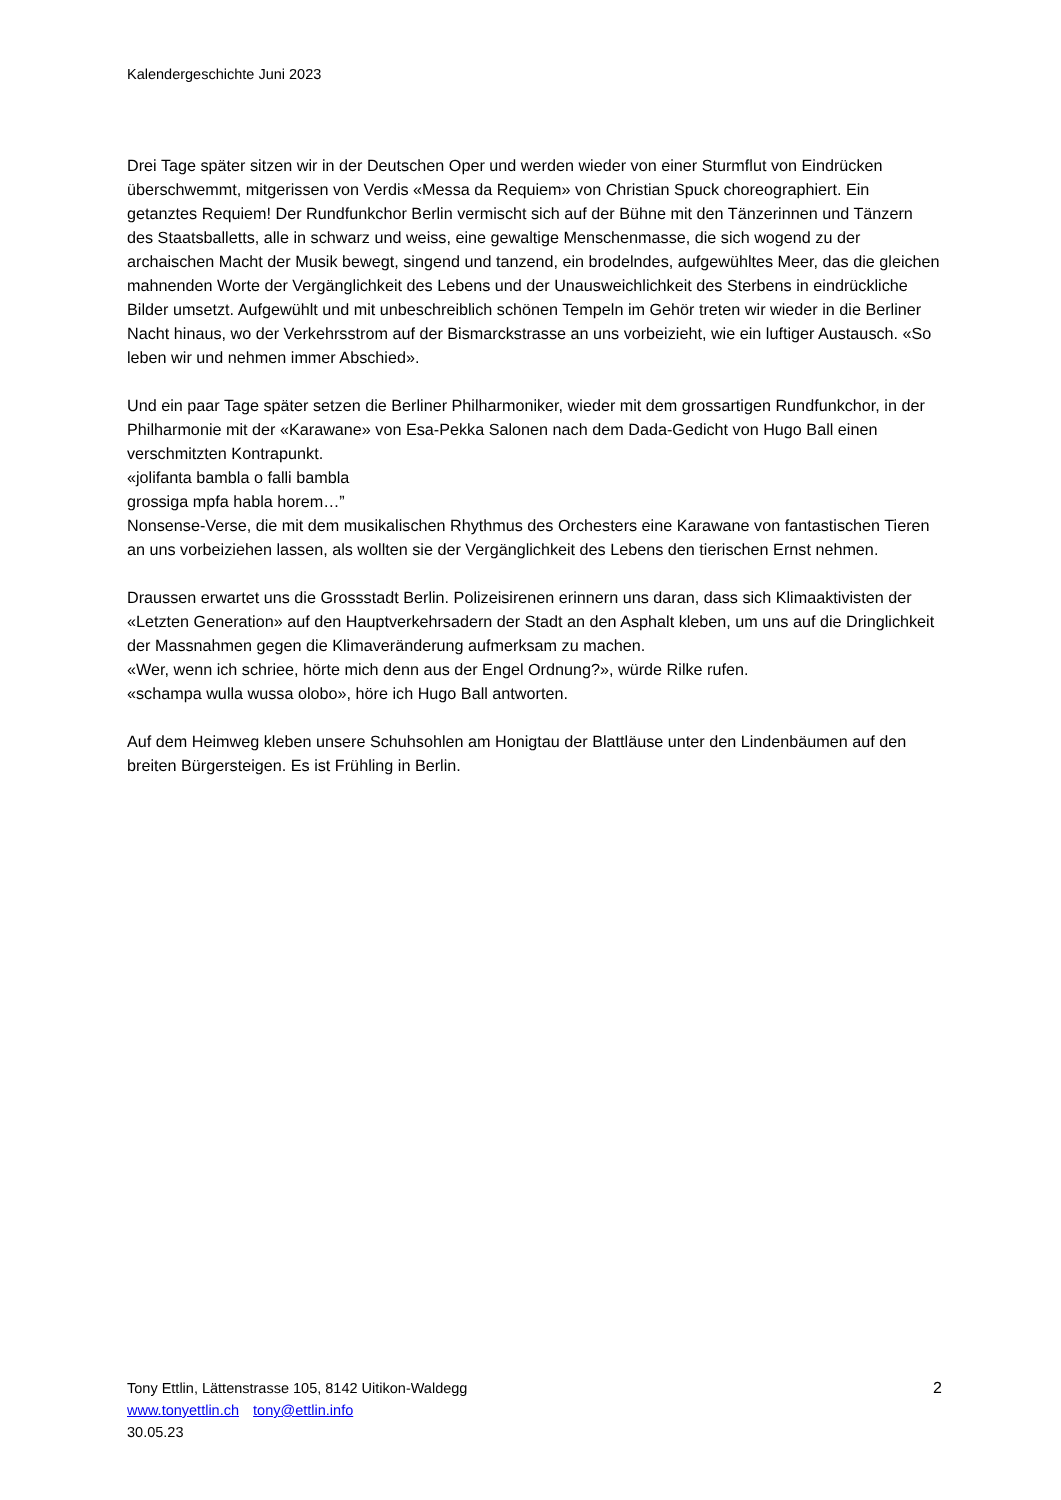Kalendergeschichte Juni 2023
Drei Tage später sitzen wir in der Deutschen Oper und werden wieder von einer Sturmflut von Eindrücken überschwemmt, mitgerissen von Verdis «Messa da Requiem» von Christian Spuck choreographiert. Ein getanztes Requiem! Der Rundfunkchor Berlin vermischt sich auf der Bühne mit den Tänzerinnen und Tänzern des Staatsballetts, alle in schwarz und weiss, eine gewaltige Menschenmasse, die sich wogend zu der archaischen Macht der Musik bewegt, singend und tanzend, ein brodelndes, aufgewühltes Meer, das die gleichen mahnenden Worte der Vergänglichkeit des Lebens und der Unausweichlichkeit des Sterbens in eindrückliche Bilder umsetzt. Aufgewühlt und mit unbeschreiblich schönen Tempeln im Gehör treten wir wieder in die Berliner Nacht hinaus, wo der Verkehrsstrom auf der Bismarckstrasse an uns vorbeizieht, wie ein luftiger Austausch. «So leben wir und nehmen immer Abschied».
Und ein paar Tage später setzen die Berliner Philharmoniker, wieder mit dem grossartigen Rundfunkchor, in der Philharmonie mit der «Karawane» von Esa-Pekka Salonen nach dem Dada-Gedicht von Hugo Ball einen verschmitzten Kontrapunkt.
«jolifanta bambla o falli bambla
grossiga mpfa habla horem…”
Nonsense-Verse, die mit dem musikalischen Rhythmus des Orchesters eine Karawane von fantastischen Tieren an uns vorbeiziehen lassen, als wollten sie der Vergänglichkeit des Lebens den tierischen Ernst nehmen.
Draussen erwartet uns die Grossstadt Berlin. Polizeisirenen erinnern uns daran, dass sich Klimaaktivisten der «Letzten Generation» auf den Hauptverkehrsadern der Stadt an den Asphalt kleben, um uns auf die Dringlichkeit der Massnahmen gegen die Klimaveränderung aufmerksam zu machen.
«Wer, wenn ich schriee, hörte mich denn aus der Engel Ordnung?», würde Rilke rufen.
«schampa wulla wussa olobo», höre ich Hugo Ball antworten.
Auf dem Heimweg kleben unsere Schuhsohlen am Honigtau der Blattläuse unter den Lindenbäumen auf den breiten Bürgersteigen. Es ist Frühling in Berlin.
2 Tony Ettlin, Lättenstrasse 105, 8142 Uitikon-Waldegg
www.tonyettlin.ch tony@ettlin.info
30.05.23